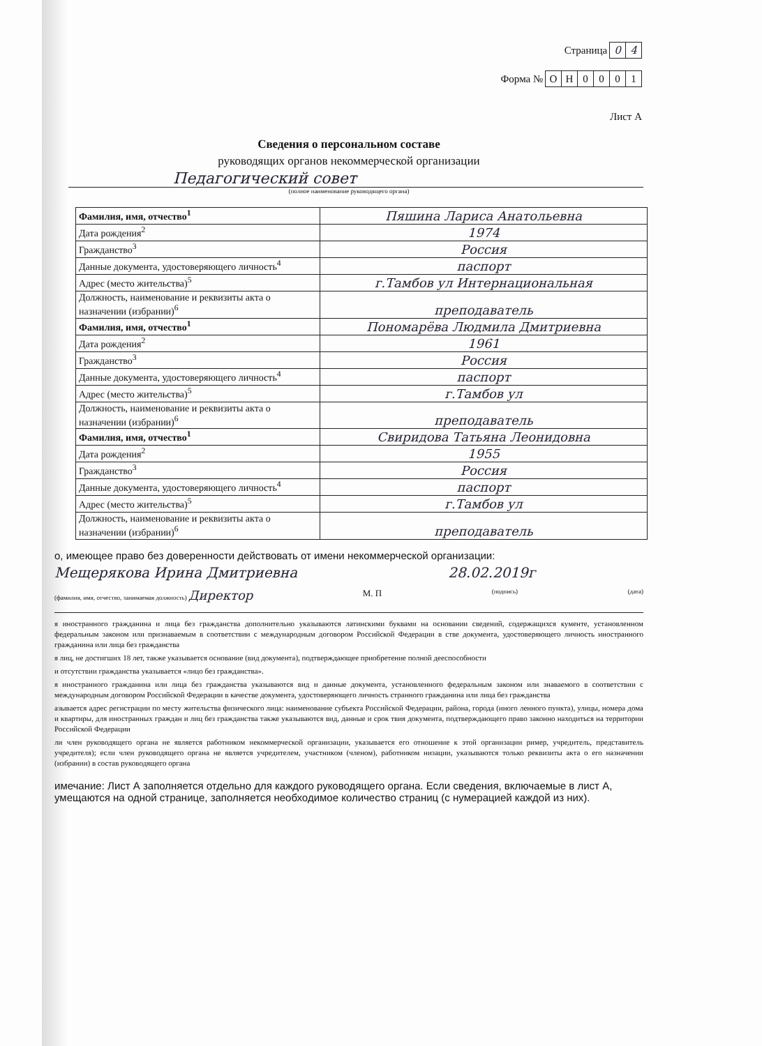Страница 0 4
Форма № ОН 0001
Лист А
Сведения о персональном составе
руководящих органов некоммерческой организации
Педагогический совет
(полное наименование руководящего органа)
| Фамилия, имя, отчество<sup>1</sup> | Пяшина Лариса Анатольевна |
| Дата рождения<sup>2</sup> | 1974 |
| Гражданство<sup>3</sup> | Россия |
| Данные документа, удостоверяющего личность<sup>4</sup> | паспорт |
| Адрес (место жительства)<sup>5</sup> | г.Тамбов ул Интернациональная |
| Должность, наименование и реквизиты акта о назначении (избрании)<sup>6</sup> | преподаватель |
| Фамилия, имя, отчество<sup>1</sup> | Пономарёва Людмила Дмитриевна |
| Дата рождения<sup>2</sup> | 1961 |
| Гражданство<sup>3</sup> | Россия |
| Данные документа, удостоверяющего личность<sup>4</sup> | паспорт |
| Адрес (место жительства)<sup>5</sup> | г.Тамбов ул |
| Должность, наименование и реквизиты акта о назначении (избрании)<sup>6</sup> | преподаватель |
| Фамилия, имя, отчество<sup>1</sup> | Свиридова Татьяна Леонидовна |
| Дата рождения<sup>2</sup> | 1955 |
| Гражданство<sup>3</sup> | Россия |
| Данные документа, удостоверяющего личность<sup>4</sup> | паспорт |
| Адрес (место жительства)<sup>5</sup> | г.Тамбов ул |
| Должность, наименование и реквизиты акта о назначении (избрании)<sup>6</sup> | преподаватель |
о, имеющее право без доверенности действовать от имени некоммерческой организации:
Мещерякова Ирина Дмитриевна 28.02.2019г
(фамилия, имя, отчество, занимаемая должность) Директор М. П (подпись) (дата)
я иностранного гражданина и лица без гражданства дополнительно указываются латинскими буквами на основании сведений, содержащихся кументе, установленном федеральным законом или признаваемым в соответствии с международным договором Российской Федерации в стве документа, удостоверяющего личность иностранного гражданина или лица без гражданства
я лиц, не достигших 18 лет, также указывается основание (вид документа), подтверждающее приобретение полной дееспособности
и отсутствии гражданства указывается «лицо без гражданства».
я иностранного гражданина или лица без гражданства указываются вид и данные документа, установленного федеральным законом или знаваемого в соответствии с международным договором Российской Федерации в качестве документа, удостоверяющего личность странного гражданина или лица без гражданства
азывается адрес регистрации по месту жительства физического лица: наименование субъекта Российской Федерации, района, города (иного ленного пункта), улицы, номера дома и квартиры, для иностранных граждан и лиц без гражданства также указываются вид, данные и срок твия документа, подтверждающего право законно находиться на территории Российской Федерации
ли член руководящего органа не является работником некоммерческой организации, указывается его отношение к этой организации ример, учредитель, представитель учредителя); если член руководящего органа не является учредителем, участником (членом), работником низации, указываются только реквизиты акта о его назначении (избрании) в состав руководящего органа
имечание: Лист А заполняется отдельно для каждого руководящего органа. Если сведения, включаемые в лист А, умещаются на одной странице, заполняется необходимое количество страниц (с нумерацией каждой из них).